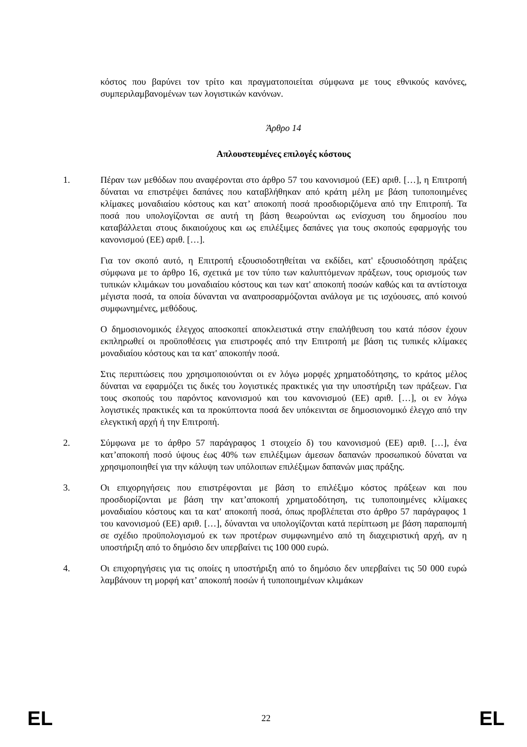κόστος που βαρύνει τον τρίτο και πραγματοποιείται σύμφωνα με τους εθνικούς κανόνες, συμπεριλαμβανομένων των λογιστικών κανόνων.
Άρθρο 14
Απλουστευμένες επιλογές κόστους
1. Πέραν των μεθόδων που αναφέρονται στο άρθρο 57 του κανονισμού (ΕΕ) αριθ. […], η Επιτροπή δύναται να επιστρέψει δαπάνες που καταβλήθηκαν από κράτη μέλη με βάση τυποποιημένες κλίμακες μοναδιαίου κόστους και κατ’ αποκοπή ποσά προσδιοριζόμενα από την Επιτροπή. Τα ποσά που υπολογίζονται σε αυτή τη βάση θεωρούνται ως ενίσχυση του δημοσίου που καταβάλλεται στους δικαιούχους και ως επιλέξιμες δαπάνες για τους σκοπούς εφαρμογής του κανονισμού (ΕΕ) αριθ. […].
Για τον σκοπό αυτό, η Επιτροπή εξουσιοδοτηθείται να εκδίδει, κατ' εξουσιοδότηση πράξεις σύμφωνα με το άρθρο 16, σχετικά με τον τύπο των καλυπτόμενων πράξεων, τους ορισμούς των τυπικών κλιμάκων του μοναδιαίου κόστους και των κατ' αποκοπή ποσών καθώς και τα αντίστοιχα μέγιστα ποσά, τα οποία δύνανται να αναπροσαρμόζονται ανάλογα με τις ισχύουσες, από κοινού συμφωνημένες, μεθόδους.
Ο δημοσιονομικός έλεγχος αποσκοπεί αποκλειστικά στην επαλήθευση του κατά πόσον έχουν εκπληρωθεί οι προϋποθέσεις για επιστροφές από την Επιτροπή με βάση τις τυπικές κλίμακες μοναδιαίου κόστους και τα κατ' αποκοπήν ποσά.
Στις περιπτώσεις που χρησιμοποιούνται οι εν λόγω μορφές χρηματοδότησης, το κράτος μέλος δύναται να εφαρμόζει τις δικές του λογιστικές πρακτικές για την υποστήριξη των πράξεων. Για τους σκοπούς του παρόντος κανονισμού και του κανονισμού (ΕΕ) αριθ. […], οι εν λόγω λογιστικές πρακτικές και τα προκύπτοντα ποσά δεν υπόκεινται σε δημοσιονομικό έλεγχο από την ελεγκτική αρχή ή την Επιτροπή.
2. Σύμφωνα με το άρθρο 57 παράγραφος 1 στοιχείο δ) του κανονισμού (ΕΕ) αριθ. […], ένα κατ’αποκοπή ποσό ύψους έως 40% των επιλέξιμων άμεσων δαπανών προσωπικού δύναται να χρησιμοποιηθεί για την κάλυψη των υπόλοιπων επιλέξιμων δαπανών μιας πράξης.
3. Οι επιχορηγήσεις που επιστρέφονται με βάση το επιλέξιμο κόστος πράξεων και που προσδιορίζονται με βάση την κατ’αποκοπή χρηματοδότηση, τις τυποποιημένες κλίμακες μοναδιαίου κόστους και τα κατ' αποκοπή ποσά, όπως προβλέπεται στο άρθρο 57 παράγραφος 1 του κανονισμού (ΕΕ) αριθ. […], δύνανται να υπολογίζονται κατά περίπτωση με βάση παραπομπή σε σχέδιο προϋπολογισμού εκ των προτέρων συμφωνημένο από τη διαχειριστική αρχή, αν η υποστήριξη από το δημόσιο δεν υπερβαίνει τις 100 000 ευρώ.
4. Οι επιχορηγήσεις για τις οποίες η υποστήριξη από το δημόσιο δεν υπερβαίνει τις 50 000 ευρώ λαμβάνουν τη μορφή κατ’ αποκοπή ποσών ή τυποποιημένων κλιμάκων
EL 22 EL